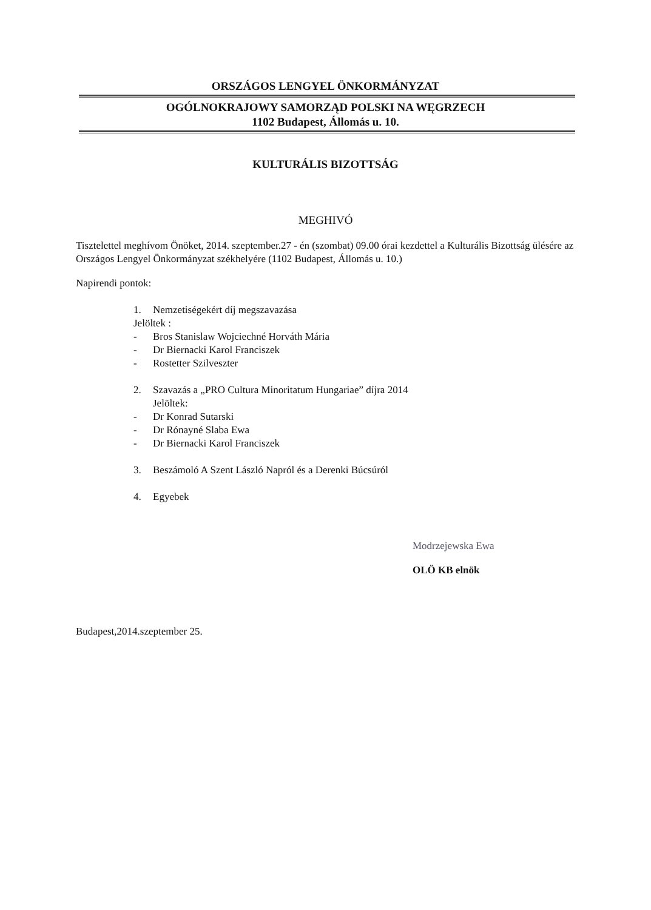ORSZÁGOS LENGYEL ÖNKORMÁNYZAT
OGÓLNOKRAJOWY SAMORZĄD POLSKI NA WĘGRZECH
1102 Budapest, Állomás u. 10.
KULTURÁLIS BIZOTTSÁG
MEGHIVÓ
Tisztelettel meghívom Önöket, 2014. szeptember.27 - én (szombat) 09.00 órai kezdettel a Kulturális Bizottság ülésére az Országos Lengyel Önkormányzat székhelyére (1102 Budapest, Állomás u. 10.)
Napirendi pontok:
1. Nemzetiségekért díj megszavazása
Jelöltek :
- Bros Stanislaw Wojciechné Horváth Mária
- Dr Biernacki Karol Franciszek
- Rostetter Szilveszter
2. Szavazás a „PRO Cultura Minoritatum Hungariae” díjra 2014
Jelöltek:
- Dr Konrad Sutarski
- Dr Rónayné Slaba Ewa
- Dr Biernacki Karol Franciszek
3. Beszámoló A Szent László Napról és a Derenki Búcsúról
4. Egyebek
Modrzejewska Ewa
OLÖ KB elnök
Budapest,2014.szeptember 25.